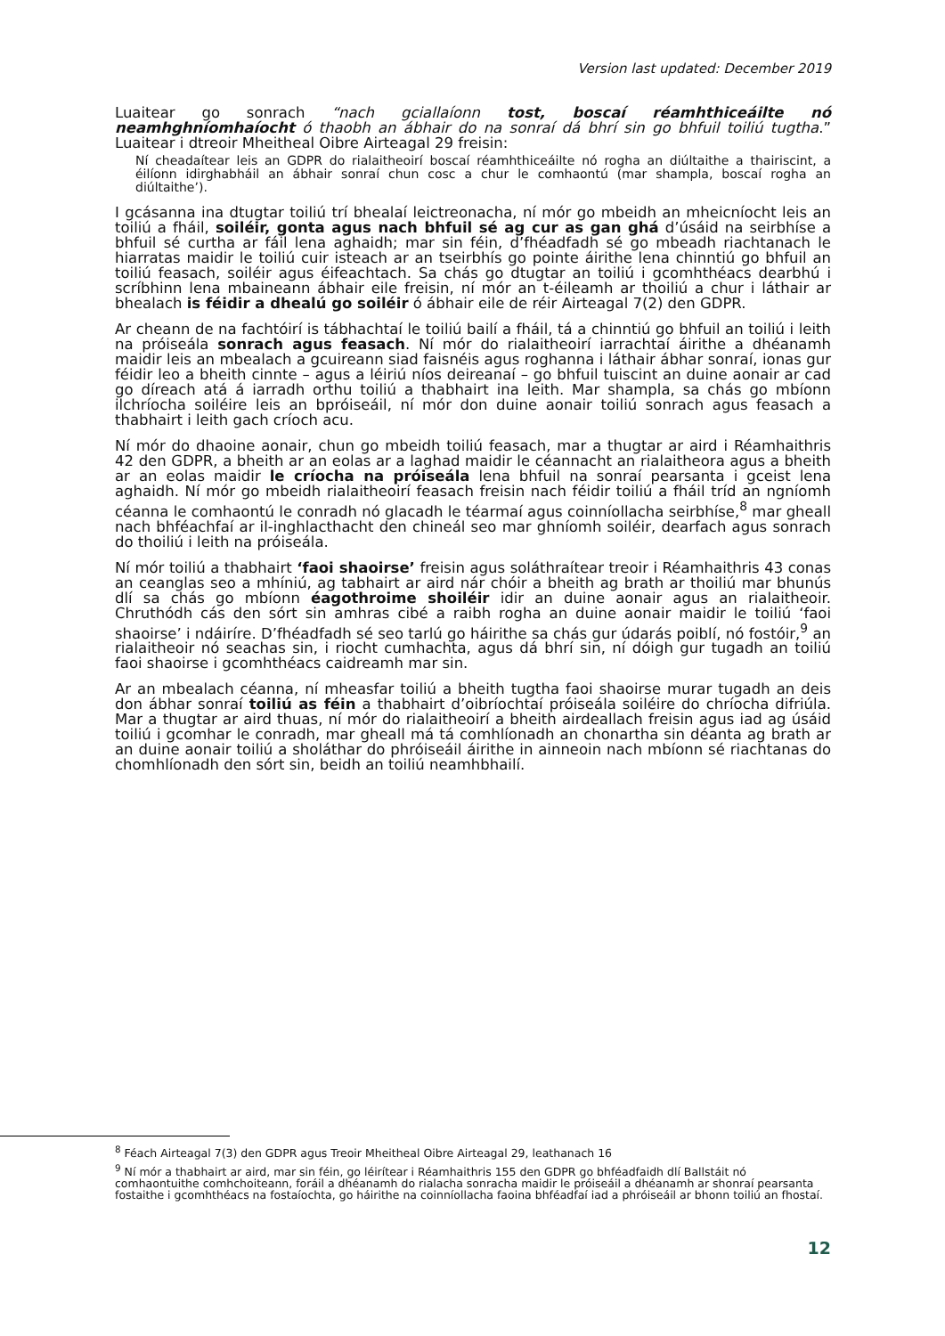Version last updated: December 2019
Luaitear go sonrach “nach gciallaíonn tost, boscaí réamhthiceáilte nó neamhghníomhaíocht ó thaobh an ábhair do na sonraí dá bhrí sin go bhfuil toiliú tugtha.” Luaitear i dtreoir Mheitheal Oibre Airteagal 29 freisin:
Ní cheadaítear leis an GDPR do rialaitheoirí boscaí réamhthiceáilte nó rogha an diúltaithe a thairiscint, a éilíonn idirghabháil an ábhair sonraí chun cosc a chur le comhaontú (mar shampla, boscaí rogha an diúltaithe’).
I gcásanna ina dtugtar toiliú trí bhealaí leictreonacha, ní mór go mbeidh an mheicníocht leis an toiliú a fháil, soiléir, gonta agus nach bhfuil sé ag cur as gan ghá d’úsáid na seirbhíse a bhfuil sé curtha ar fáil lena aghaidh; mar sin féin, d’fhéadfadh sé go mbeadh riachtanach le hiarratas maidir le toiliú cuir isteach ar an tseirbhís go pointe áirithe lena chinntiú go bhfuil an toiliú feasach, soiléir agus éifeachtach. Sa chás go dtugtar an toiliú i gcomhthéacs dearbhú i scríbhinn lena mbaineann ábhair eile freisin, ní mór an t-éileamh ar thoiliú a chur i láthair ar bhealach is féidir a dhealú go soiléir ó ábhair eile de réir Airteagal 7(2) den GDPR.
Ar cheann de na fachtóirí is tábhachtaí le toiliú bailí a fháil, tá a chinntiú go bhfuil an toiliú i leith na próiseála sonrach agus feasach. Ní mór do rialaitheoirí iarrachtaí áirithe a dhéanamh maidir leis an mbealach a gcuireann siad faisnéis agus roghanna i láthair ábhar sonraí, ionas gur féidir leo a bheith cinnte – agus a léiriú níos deireanaí – go bhfuil tuiscint an duine aonair ar cad go díreach atá á iarradh orthu toiliú a thabhairt ina leith. Mar shampla, sa chás go mbíonn ilchríocha soiléire leis an bpróiseáil, ní mór don duine aonair toiliú sonrach agus feasach a thabhairt i leith gach críoch acu.
Ní mór do dhaoine aonair, chun go mbeidh toiliú feasach, mar a thugtar ar aird i Réamhaithris 42 den GDPR, a bheith ar an eolas ar a laghad maidir le céannacht an rialaitheora agus a bheith ar an eolas maidir le críocha na próiseála lena bhfuil na sonraí pearsanta i gceist lena aghaidh. Ní mór go mbeidh rialaitheoirí feasach freisin nach féidir toiliú a fháil tríd an ngníomh céanna le comhaontú le conradh nó glacadh le téarmaí agus coinníollacha seirbhíse,<sup>8</sup> mar gheall nach bhféachfaí ar il-inghlacthacht den chineál seo mar ghníomh soiléir, dearfach agus sonrach do thoiliú i leith na próiseála.
Ní mór toiliú a thabhairt ‘faoi shaoirse’ freisin agus soláthraítear treoir i Réamhaithris 43 conas an ceanglas seo a mhíniú, ag tabhairt ar aird nár chóir a bheith ag brath ar thoiliú mar bhunús dlí sa chás go mbíonn éagothroime shoiléir idir an duine aonair agus an rialaitheoir. Chruthódh cás den sórt sin amhras cibé a raibh rogha an duine aonair maidir le toiliú ‘faoi shaoirse’ i ndáiríre. D’fhéadfadh sé seo tarlú go háirithe sa chás gur údarás poiblí, nó fostóir,<sup>9</sup> an rialaitheoir nó seachas sin, i riocht cumhachta, agus dá bhrí sin, ní dóigh gur tugadh an toiliú faoi shaoirse i gcomhthéacs caidreamh mar sin.
Ar an mbealach céanna, ní mheasfar toiliú a bheith tugtha faoi shaoirse murar tugadh an deis don ábhar sonraí toiliú as féin a thabhairt d’oibríochtaí próiseála soiléire do chríocha difriúla. Mar a thugtar ar aird thuas, ní mór do rialaitheoirí a bheith airdeallach freisin agus iad ag úsáid toiliú i gcomhar le conradh, mar gheall má tá comhlíonadh an chonartha sin déanta ag brath ar an duine aonair toiliú a sholáthar do phróiseáil áirithe in ainneoin nach mbíonn sé riachtanas do chomhlíonadh den sórt sin, beidh an toiliú neamhbhailí.
<sup>8</sup> Féach Airteagal 7(3) den GDPR agus Treoir Mheitheal Oibre Airteagal 29, leathanach 16
<sup>9</sup> Ní mór a thabhairt ar aird, mar sin féin, go léirítear i Réamhaithris 155 den GDPR go bhféadfaidh dlí Ballstáit nó comhaontuithe comhchoiteann, foráil a dhéanamh do rialacha sonracha maidir le próiseáil a dhéanamh ar shonraí pearsanta fostaithe i gcomhthéacs na fostaíochta, go háirithe na coinníollacha faoina bhféadfaí iad a phróiseáil ar bhonn toiliú an fhostaí.
12